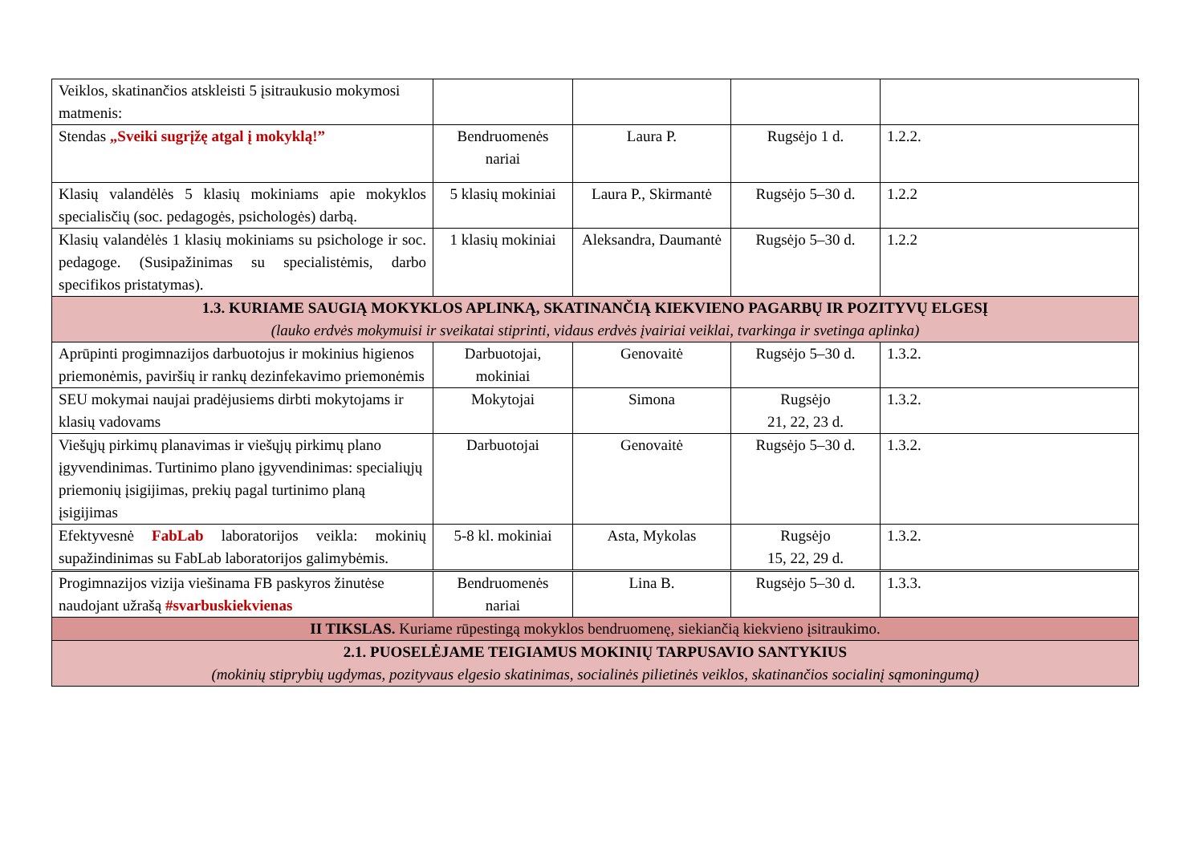| Veiklos, skatinančios atskleisti 5 įsitraukusio mokymosi matmenis: | | | | |
| Stendas „Sveiki sugrįžę atgal į mokyklą!” | Bendruomenės nariai | Laura P. | Rugsėjo 1 d. | 1.2.2. |
| Klasių valandėlės 5 klasių mokiniams apie mokyklos specialisčių (soc. pedagogės, psichologės) darbą. | 5 klasių mokiniai | Laura P., Skirmantė | Rugsėjo 5–30 d. | 1.2.2 |
| Klasių valandėlės 1 klasių mokiniams su psichologe ir soc. pedagoge. (Susipažinimas su specialistėmis, darbo specifikos pristatymas). | 1 klasių mokiniai | Aleksandra, Daumantė | Rugsėjo 5–30 d. | 1.2.2 |
| 1.3. KURIAME SAUGIĄ MOKYKLOS APLINKĄ, SKATINANČIĄ KIEKVIENO PAGARBŲ IR POZITYVŲ ELGESĮ (lauko erdvės mokymuisi ir sveikatai stiprinti, vidaus erdvės įvairiai veiklai, tvarkinga ir svetinga aplinka) | | | | |
| Aprūpinti progimnazijos darbuotojus ir mokinius higienos priemonėmis, paviršių ir rankų dezinfekavimo priemonėmis | Darbuotojai, mokiniai | Genovaitė | Rugsėjo 5–30 d. | 1.3.2. |
| SEU mokymai naujai pradėjusiems dirbti mokytojams ir klasių vadovams | Mokytojai | Simona | Rugsėjo 21, 22, 23 d. | 1.3.2. |
| Viešųjų pirkimų planavimas ir viešųjų pirkimų plano įgyvendinimas. Turtinimo plano įgyvendinimas: specialiųjų priemonių įsigijimas, prekių pagal turtinimo planą įsigijimas | Darbuotojai | Genovaitė | Rugsėjo 5–30 d. | 1.3.2. |
| Efektyvesnė FabLab laboratorijos veikla: mokinių supažindinimas su FabLab laboratorijos galimybėmis. | 5-8 kl. mokiniai | Asta, Mykolas | Rugsėjo 15, 22, 29 d. | 1.3.2. |
| Progimnazijos vizija viešinama FB paskyros žinutėse naudojant užrašą #svarbuskiekvienas | Bendruomenės nariai | Lina B. | Rugsėjo 5–30 d. | 1.3.3. |
| II TIKSLAS. Kuriame rūpestingą mokyklos bendruomenę, siekiančią kiekvieno įsitraukimo. | | | | |
| 2.1. PUOSELĖJAME TEIGIAMUS MOKINIŲ TARPUSAVIO SANTYKIUS (mokinių stiprybių ugdymas, pozityvaus elgesio skatinimas, socialinės pilietinės veiklos, skatinančios socialinį sąmoningumą) | | | | |